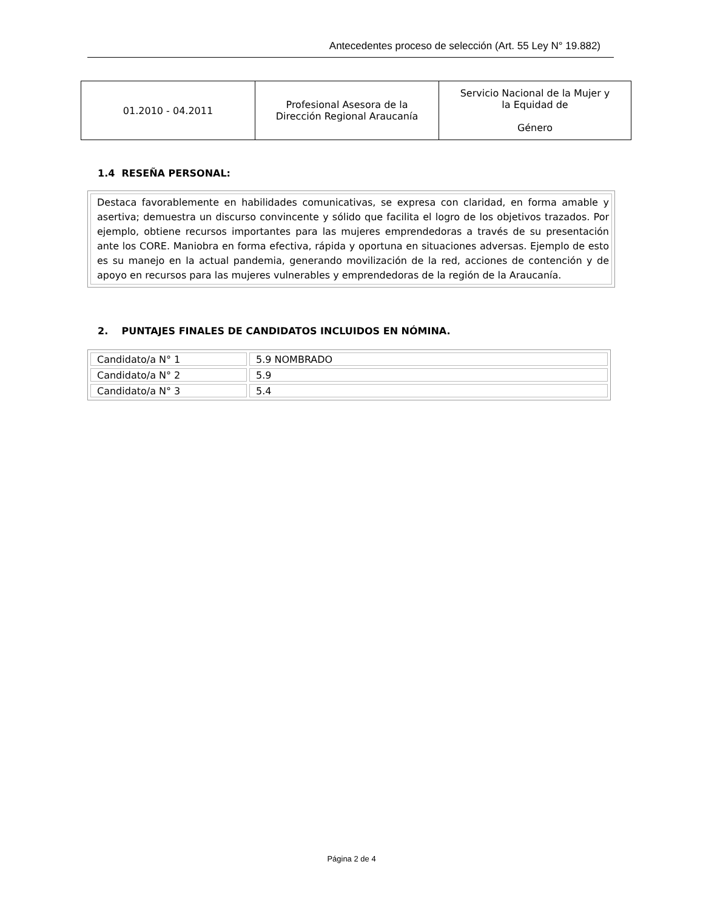Antecedentes proceso de selección (Art. 55 Ley N° 19.882)
| 01.2010 - 04.2011 | Profesional Asesora de la Dirección Regional Araucanía | Servicio Nacional de la Mujer y la Equidad de Género |
1.4 RESEÑA PERSONAL:
Destaca favorablemente en habilidades comunicativas, se expresa con claridad, en forma amable y asertiva; demuestra un discurso convincente y sólido que facilita el logro de los objetivos trazados. Por ejemplo, obtiene recursos importantes para las mujeres emprendedoras a través de su presentación ante los CORE. Maniobra en forma efectiva, rápida y oportuna en situaciones adversas. Ejemplo de esto es su manejo en la actual pandemia, generando movilización de la red, acciones de contención y de apoyo en recursos para las mujeres vulnerables y emprendedoras de la región de la Araucanía.
2. PUNTAJES FINALES DE CANDIDATOS INCLUIDOS EN NÓMINA.
| Candidato/a N° 1 | 5.9 NOMBRADO |
| Candidato/a N° 2 | 5.9 |
| Candidato/a N° 3 | 5.4 |
Página 2 de 4